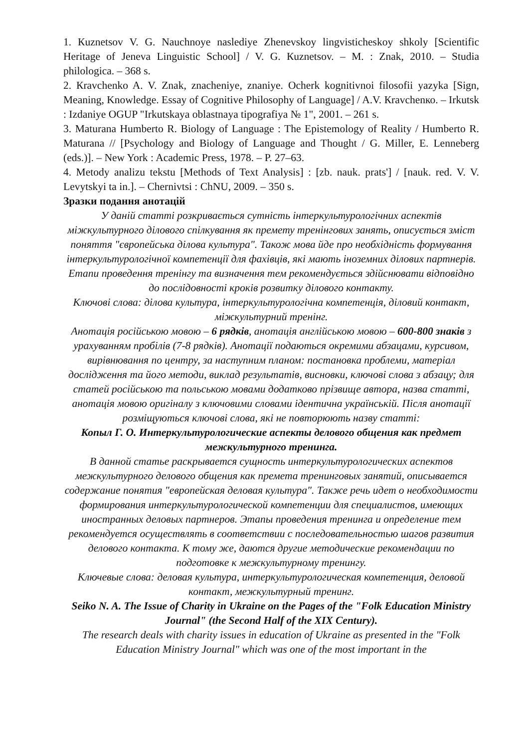1. Кuznetsov V. G. Nauchnoye naslediye Zhenevskoy lingvisticheskoy shkoly [Scientific Heritage of Jeneva Linguistic School] / V. G. Кuznetsov. – M. : Znak, 2010. – Studia philologica. – 368 s.
2. Кravchenko A. V. Znak, znacheniye, znaniye. Ocherk kognitivnoi filosofii yazyka [Sign, Meaning, Knowledge. Essay of Cognitive Philosophy of Language] / A.V. Кravchenко. – Irkutsk : Izdaniye OGUP "Irkutskaya oblastnaya tipografiya № 1", 2001. – 261 s.
3. Maturana Humberto R. Biology of Language : The Epistemology of Reality / Humberto R. Maturana // [Psychology and Biology of Language and Thought / G. Miller, E. Lenneberg (eds.)]. – New York : Academic Press, 1978. – P. 27–63.
4. Metody analizu tekstu [Methods of Text Analysis] : [zb. nauk. prats'] / [nauk. red. V. V. Levytskyi ta in.]. – Chernivtsi : ChNU, 2009. – 350 s.
Зразки подання анотацій
У даній статті розкривається сутність інтеркультурологічних аспектів міжкультурного ділового спілкування як премету тренінгових занять, описується зміст поняття "європейська ділова культура". Також мова йде про необхідність формування інтеркультурологічної компетенції для фахівців, які мають іноземних ділових партнерів. Етапи проведення тренінгу та визначення тем рекомендується здійснювати відповідно до послідовності кроків розвитку ділового контакту.
Ключові слова: ділова культура, інтеркультурологічна компетенція, діловий контакт, міжкультурний тренінг.
Анотація російською мовою – 6 рядків, анотація англійською мовою – 600-800 знаків з урахуванням пробілів (7-8 рядків). Анотації подаються окремими абзацами, курсивом, вирівнювання по центру, за наступним планом: постановка проблеми, матеріал дослідження та його методи, виклад результатів, висновки, ключові слова з абзацу; для статей російською та польською мовами додатково прізвище автора, назва статті, анотація мовою оригіналу з ключовими словами ідентична українській. Після анотації розміщуються ключові слова, які не повторюють назву статті:
Копыл Г. О. Интеркультурологические аспекты делового общения как предмет межкультурного тренинга.
В данной статье раскрывается сущность интеркультурологических аспектов межкультурного делового общения как премета тренинговых занятий, описывается содержание понятия "европейская деловая культура". Также речь идет о необходимости формирования интеркультурологической компетенции для специалистов, имеющих иностранных деловых партнеров. Этапы проведения тренинга и определение тем рекомендуется осуществлять в соответствии с последовательностью шагов развития делового контакта. К тому же, даются другие методические рекомендации по подготовке к межкультурному тренингу.
Ключевые слова: деловая культура, интеркультурологическая компетенция, деловой контакт, межкультурный тренинг.
Seiko N. A. The Issue of Charity in Ukraine on the Pages of the "Folk Education Ministry Journal" (the Second Half of the XIX Century).
The research deals with charity issues in education of Ukraine as presented in the "Folk Education Ministry Journal" which was one of the most important in the